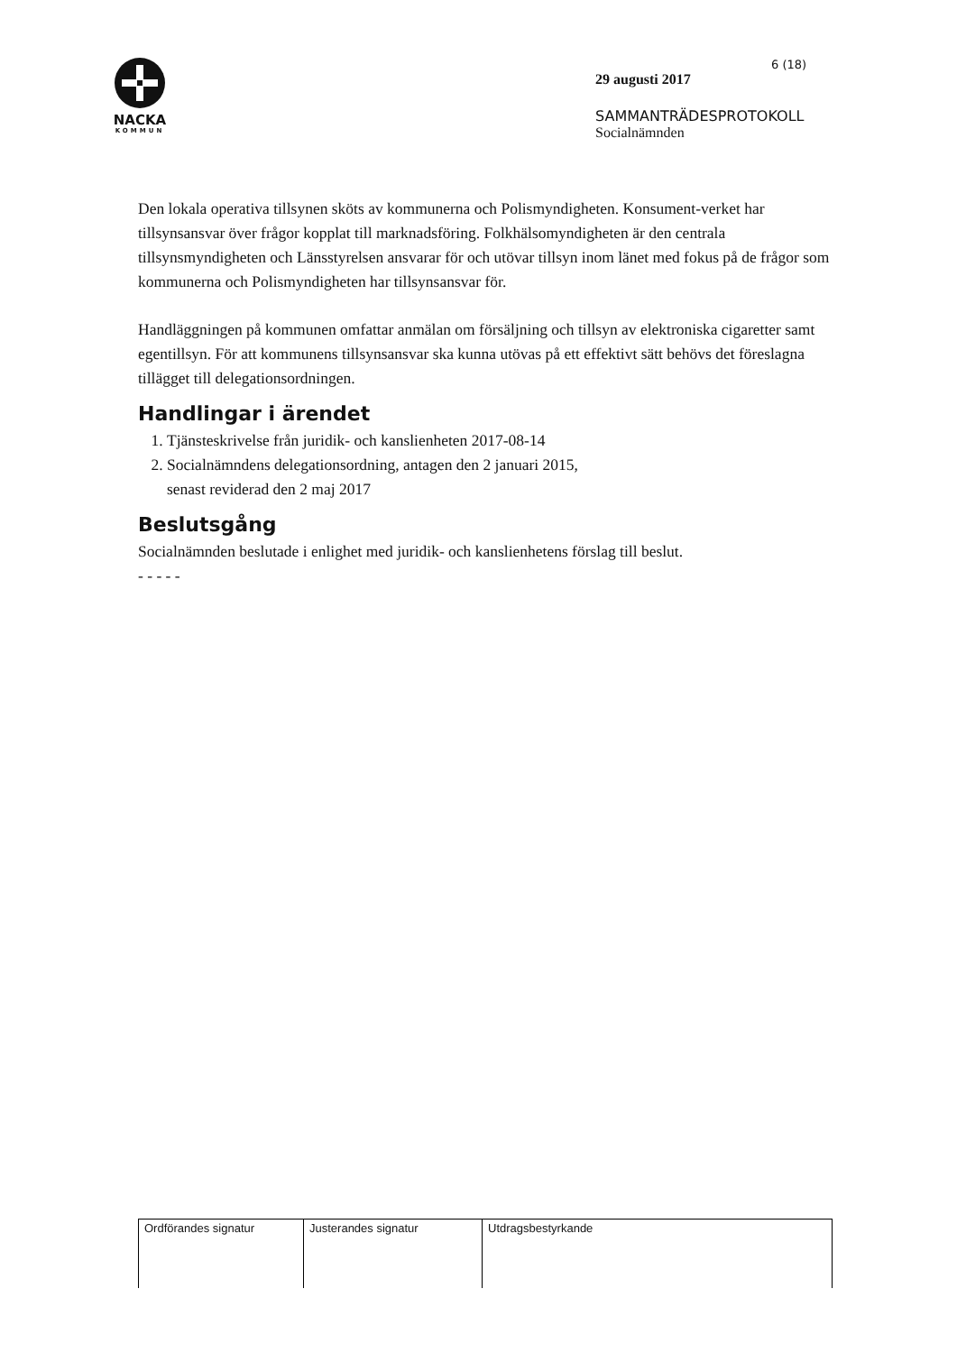NACKA
KOMMUN
6 (18)
29 augusti 2017
SAMMANTRÄDESPROTOKOLL
Socialnämnden
Den lokala operativa tillsynen sköts av kommunerna och Polismyndigheten. Konsument-verket har tillsynsansvar över frågor kopplat till marknadsföring. Folkhälsomyndigheten är den centrala tillsynsmyndigheten och Länsstyrelsen ansvarar för och utövar tillsyn inom länet med fokus på de frågor som kommunerna och Polismyndigheten har tillsynsansvar för.
Handläggningen på kommunen omfattar anmälan om försäljning och tillsyn av elektroniska cigaretter samt egentillsyn. För att kommunens tillsynsansvar ska kunna utövas på ett effektivt sätt behövs det föreslagna tillägget till delegationsordningen.
Handlingar i ärendet
1. Tjänsteskrivelse från juridik- och kanslienheten 2017-08-14
2. Socialnämndens delegationsordning, antagen den 2 januari 2015,
senast reviderad den 2 maj 2017
Beslutsgång
Socialnämnden beslutade i enlighet med juridik- och kanslienhetens förslag till beslut.
- - - - -
| Ordförandes signatur | Justerandes signatur | Utdragsbestyrkande |